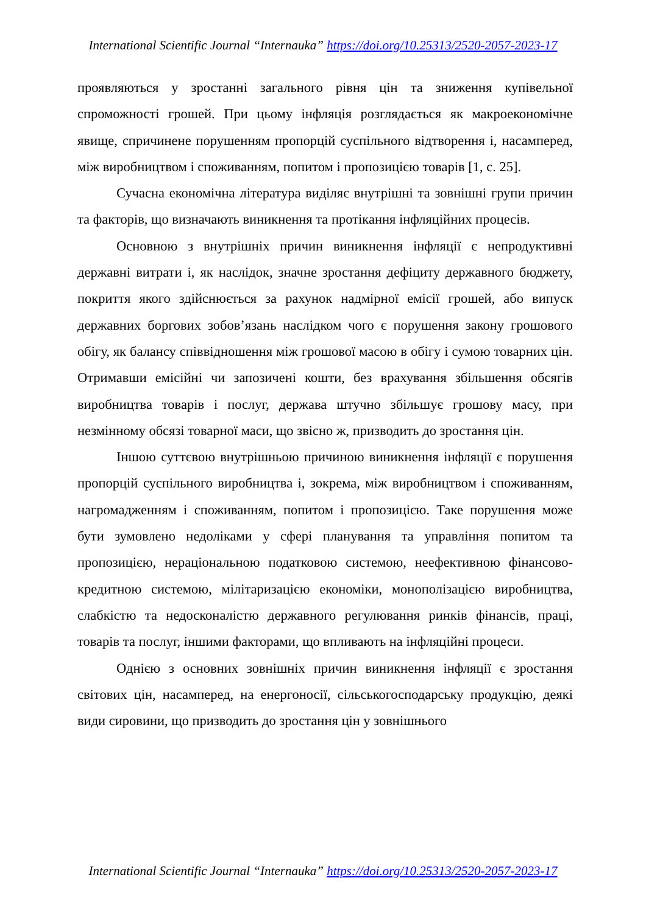International Scientific Journal “Internauka” https://doi.org/10.25313/2520-2057-2023-17
проявляються у зростанні загального рівня цін та зниження купівельної спроможності грошей. При цьому інфляція розглядається як макроекономічне явище, спричинене порушенням пропорцій суспільного відтворення і, насамперед, між виробництвом і споживанням, попитом і пропозицією товарів [1, с. 25].
Сучасна економічна література виділяє внутрішні та зовнішні групи причин та факторів, що визначають виникнення та протікання інфляційних процесів.
Основною з внутрішніх причин виникнення інфляції є непродуктивні державні витрати і, як наслідок, значне зростання дефіциту державного бюджету, покриття якого здійснюється за рахунок надмірної емісії грошей, або випуск державних боргових зобов’язань наслідком чого є порушення закону грошового обігу, як балансу співвідношення між грошової масою в обігу і сумою товарних цін. Отримавши емісійні чи запозичені кошти, без врахування збільшення обсягів виробництва товарів і послуг, держава штучно збільшує грошову масу, при незмінному обсязі товарної маси, що звісно ж, призводить до зростання цін.
Іншою суттєвою внутрішньою причиною виникнення інфляції є порушення пропорцій суспільного виробництва і, зокрема, між виробництвом і споживанням, нагромадженням і споживанням, попитом і пропозицією. Таке порушення може бути зумовлено недоліками у сфері планування та управління попитом та пропозицією, нераціональною податковою системою, неефективною фінансово-кредитною системою, мілітаризацією економіки, монополізацією виробництва, слабкістю та недосконалістю державного регулювання ринків фінансів, праці, товарів та послуг, іншими факторами, що впливають на інфляційні процеси.
Однією з основних зовнішніх причин виникнення інфляції є зростання світових цін, насамперед, на енергоносії, сільськогосподарську продукцію, деякі види сировини, що призводить до зростання цін у зовнішнього
International Scientific Journal “Internauka” https://doi.org/10.25313/2520-2057-2023-17